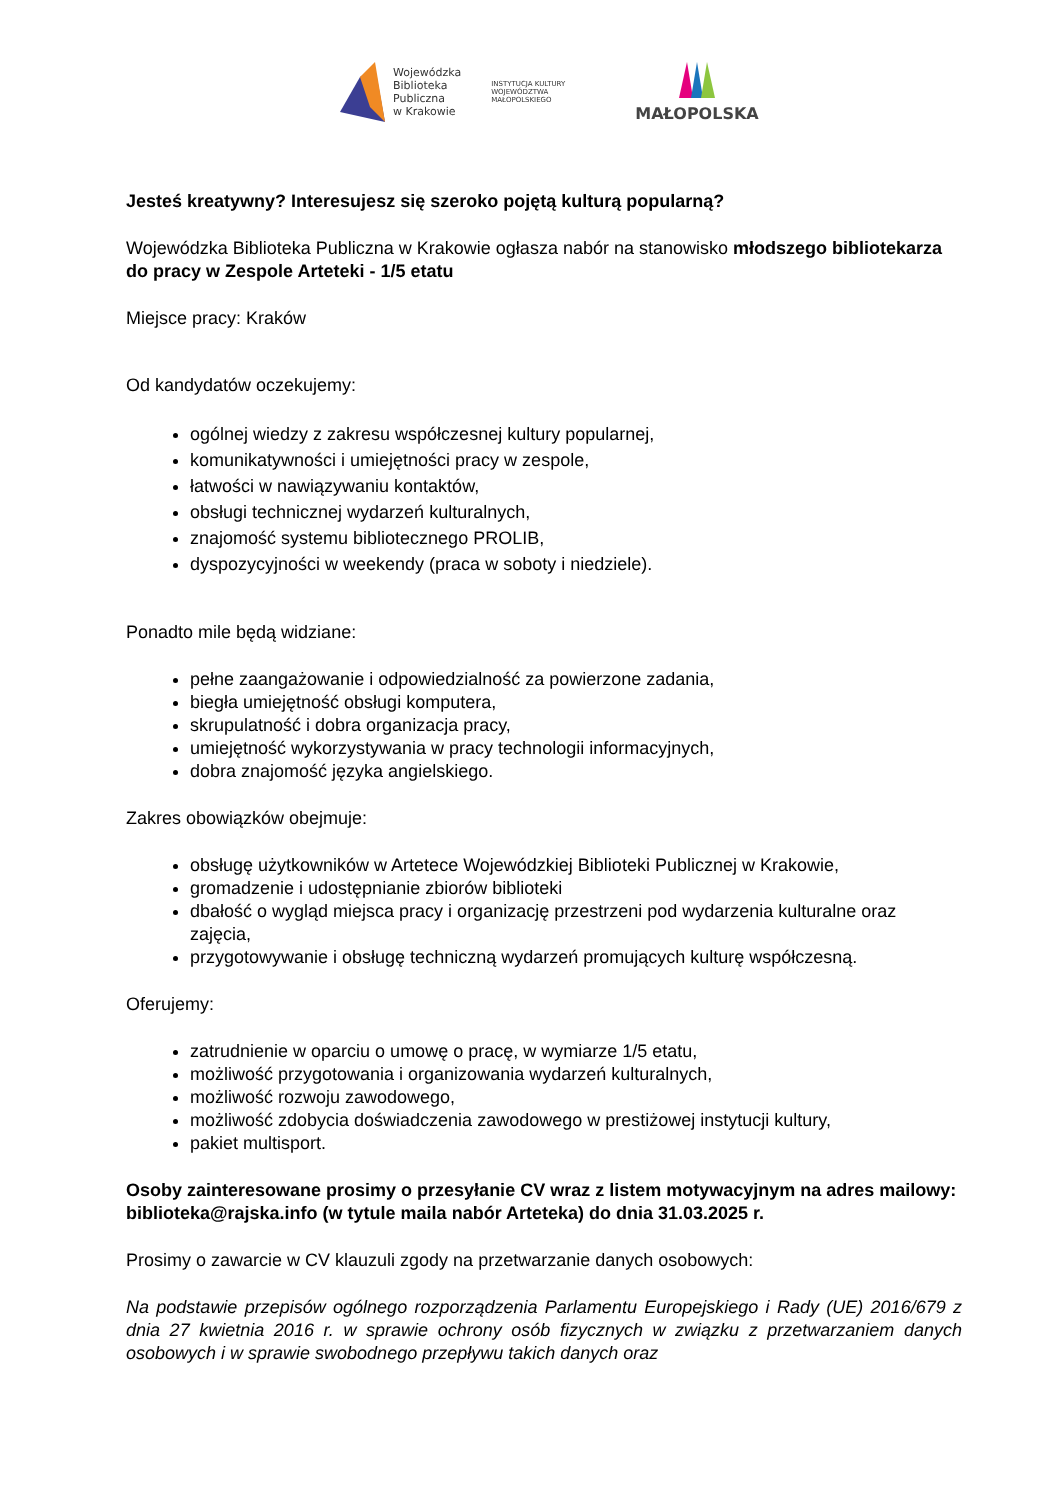Wojewódzka
Biblioteka
Publiczna
w Krakowie
INSTYTUCJA KULTURY
WOJEWÓDZTWA
MAŁOPOLSKIEGO
MAŁOPOLSKA
Jesteś kreatywny? Interesujesz się szeroko pojętą kulturą popularną?
Wojewódzka Biblioteka Publiczna w Krakowie ogłasza nabór na stanowisko młodszego bibliotekarza do pracy w Zespole Arteteki - 1/5 etatu
Miejsce pracy: Kraków
Od kandydatów oczekujemy:
ogólnej wiedzy z zakresu współczesnej kultury popularnej,
komunikatywności i umiejętności pracy w zespole,
łatwości w nawiązywaniu kontaktów,
obsługi technicznej wydarzeń kulturalnych,
znajomość systemu bibliotecznego PROLIB,
dyspozycyjności w weekendy (praca w soboty i niedziele).
Ponadto mile będą widziane:
pełne zaangażowanie i odpowiedzialność za powierzone zadania,
biegła umiejętność obsługi komputera,
skrupulatność i dobra organizacja pracy,
umiejętność wykorzystywania w pracy technologii informacyjnych,
dobra znajomość języka angielskiego.
Zakres obowiązków obejmuje:
obsługę użytkowników w Artetece Wojewódzkiej Biblioteki Publicznej w Krakowie,
gromadzenie i udostępnianie zbiorów biblioteki
dbałość o wygląd miejsca pracy i organizację przestrzeni pod wydarzenia kulturalne oraz zajęcia,
przygotowywanie i obsługę techniczną wydarzeń promujących kulturę współczesną.
Oferujemy:
zatrudnienie w oparciu o umowę o pracę, w wymiarze 1/5 etatu,
możliwość przygotowania i organizowania wydarzeń kulturalnych,
możliwość rozwoju zawodowego,
możliwość zdobycia doświadczenia zawodowego w prestiżowej instytucji kultury,
pakiet multisport.
Osoby zainteresowane prosimy o przesyłanie CV wraz z listem motywacyjnym na adres mailowy: biblioteka@rajska.info (w tytule maila nabór Arteteka) do dnia 31.03.2025 r.
Prosimy o zawarcie w CV klauzuli zgody na przetwarzanie danych osobowych:
Na podstawie przepisów ogólnego rozporządzenia Parlamentu Europejskiego i Rady (UE) 2016/679 z dnia 27 kwietnia 2016 r. w sprawie ochrony osób fizycznych w związku z przetwarzaniem danych osobowych i w sprawie swobodnego przepływu takich danych oraz